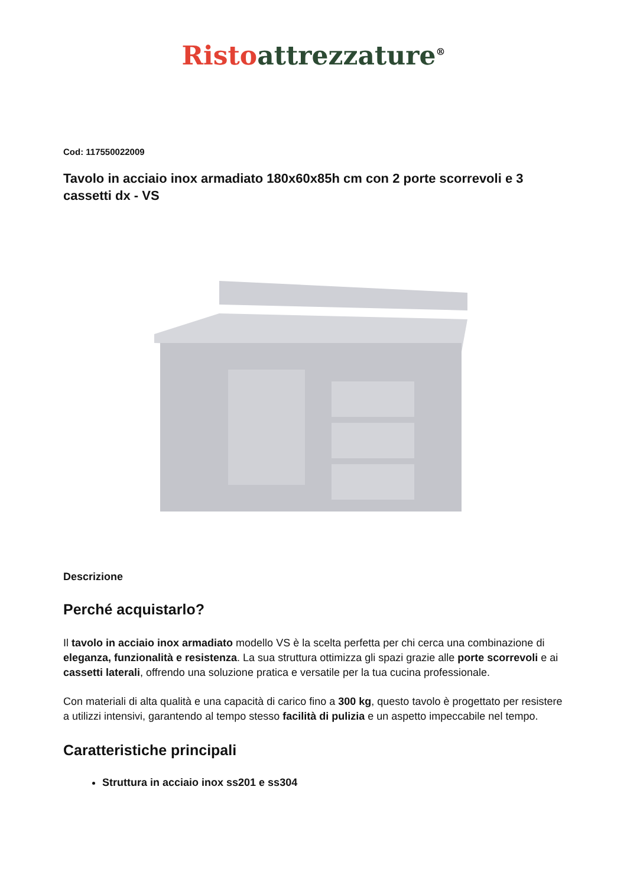Risto attrezzature<sup>®</sup>
Cod: 117550022009
Tavolo in acciaio inox armadiato 180x60x85h cm con 2 porte scorrevoli e 3 cassetti dx - VS
Descrizione
Perché acquistarlo?
Il tavolo in acciaio inox armadiato modello VS è la scelta perfetta per chi cerca una combinazione di eleganza, funzionalità e resistenza. La sua struttura ottimizza gli spazi grazie alle porte scorrevoli e ai cassetti laterali, offrendo una soluzione pratica e versatile per la tua cucina professionale.
Con materiali di alta qualità e una capacità di carico fino a 300 kg, questo tavolo è progettato per resistere a utilizzi intensivi, garantendo al tempo stesso facilità di pulizia e un aspetto impeccabile nel tempo.
Caratteristiche principali
Struttura in acciaio inox ss201 e ss304